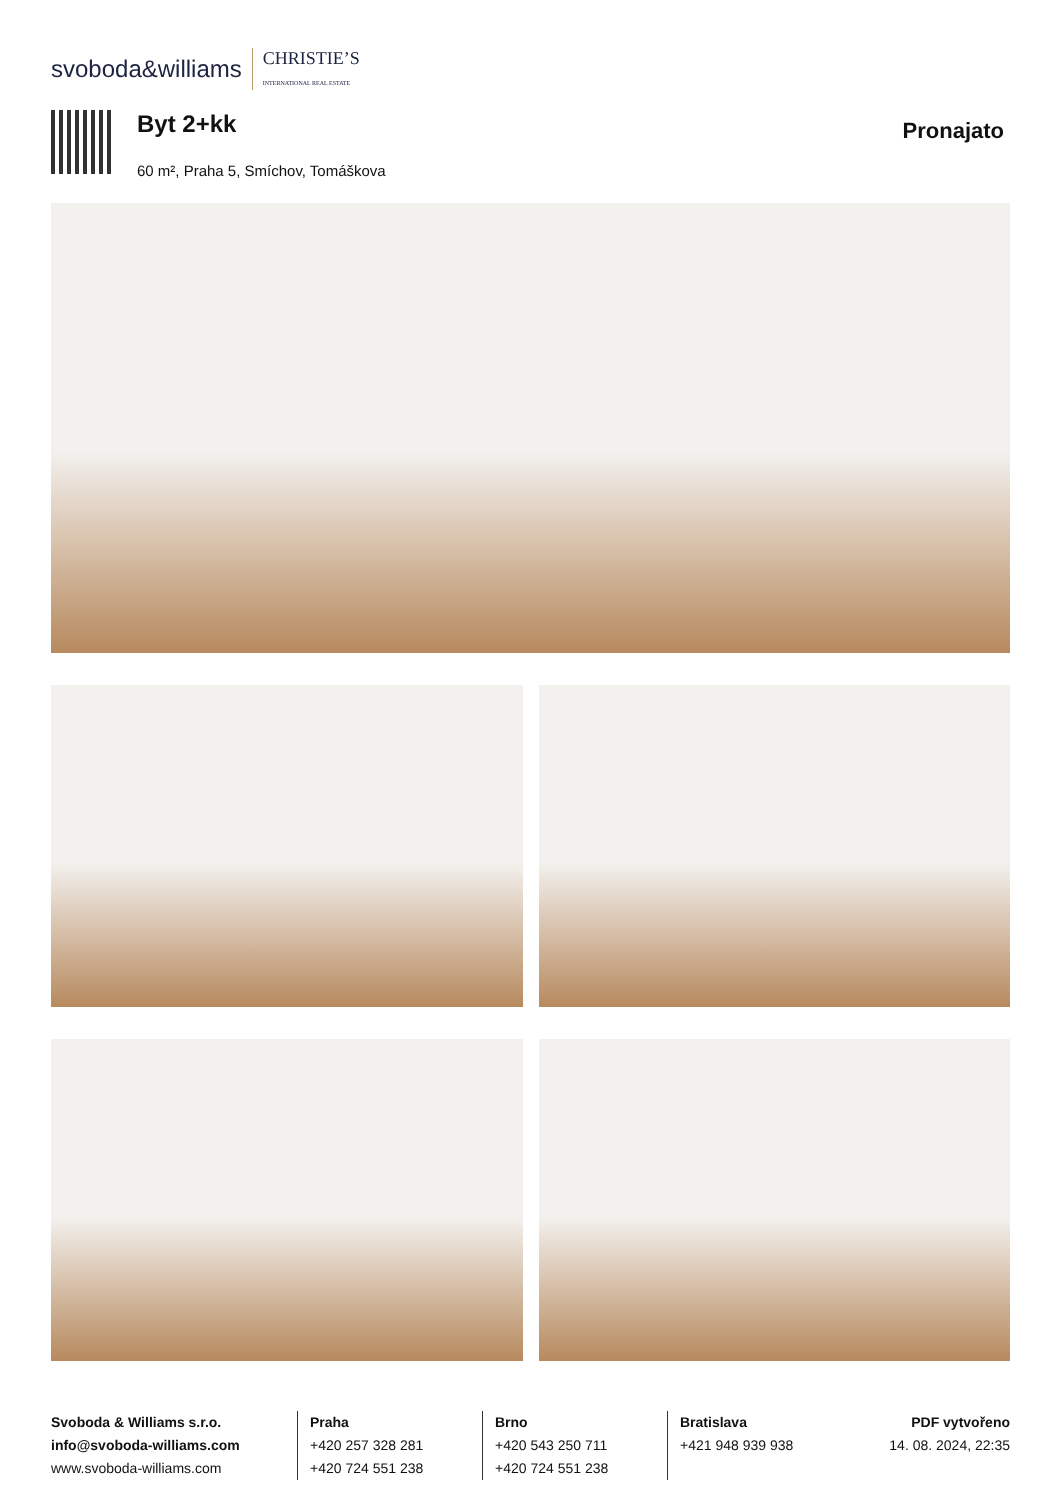svoboda&williams CHRISTIE’S
INTERNATIONAL REAL ESTATE
Byt 2+kk
60 m², Praha 5, Smíchov, Tomáškova
Pronajato
Svoboda & Williams s.r.o.
info@svoboda-williams.com
www.svoboda-williams.com
Praha
+420 257 328 281
+420 724 551 238
Brno
+420 543 250 711
+420 724 551 238
Bratislava
+421 948 939 938
PDF vytvořeno
14. 08. 2024, 22:35